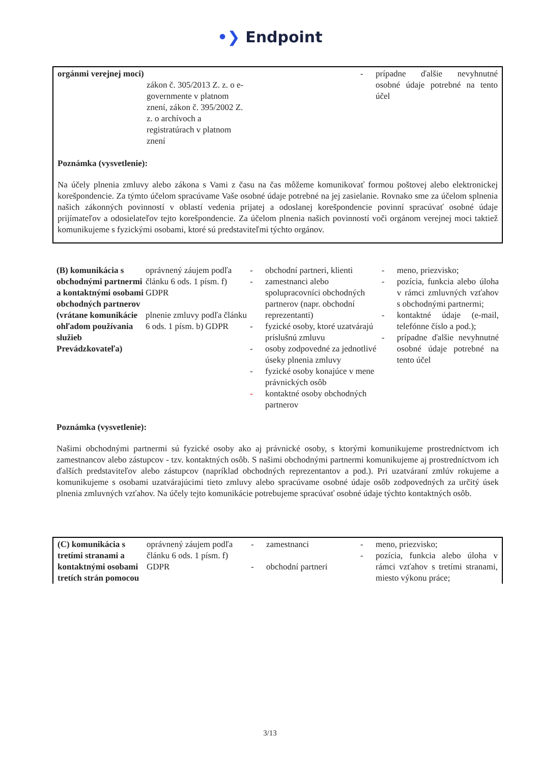•❯ Endpoint
| orgánmi verejnej moci) | zákon č. 305/2013 Z. z. o e-governmente v platnom znení, zákon č. 395/2002 Z. z. o archívoch a registratúrach v platnom znení | | | - | prípadne ďalšie nevyhnutné osobné údaje potrebné na tento účel |
Poznámka (vysvetlenie):
Na účely plnenia zmluvy alebo zákona s Vami z času na čas môžeme komunikovať formou poštovej alebo elektronickej korešpondencie. Za týmto účelom spracúvame Vaše osobné údaje potrebné na jej zasielanie. Rovnako sme za účelom splnenia našich zákonných povinností v oblastí vedenia prijatej a odoslanej korešpondencie povinní spracúvať osobné údaje prijímateľov a odosielateľov tejto korešpondencie. Za účelom plnenia našich povinností voči orgánom verejnej moci taktiež komunikujeme s fyzickými osobami, ktoré sú predstaviteľmi týchto orgánov.
| (B) komunikácia s obchodnými partnermi a kontaktnými osobami obchodných partnerov (vrátane komunikácie ohľadom používania služieb Prevádzkovateľa) | oprávnený záujem podľa článku 6 ods. 1 písm. f) GDPR plnenie zmluvy podľa článku 6 ods. 1 písm. b) GDPR | / - / obchodní partneri, klienti / / - / zamestnanci alebo spolupracovníci obchodných partnerov (napr. obchodní reprezentanti) / / - / fyzické osoby, ktoré uzatvárajú príslušnú zmluvu / / - / osoby zodpovedné za jednotlivé úseky plnenia zmluvy / / - / fyzické osoby konajúce v mene právnických osôb / / - / kontaktné osoby obchodných partnerov / | / - / meno, priezvisko; / / - / pozícia, funkcia alebo úloha v rámci zmluvných vzťahov s obchodnými partnermi; / / - / kontaktné údaje (e-mail, telefónne číslo a pod.); / / - / prípadne ďalšie nevyhnutné osobné údaje potrebné na tento účel / |
Poznámka (vysvetlenie):
Našimi obchodnými partnermi sú fyzické osoby ako aj právnické osoby, s ktorými komunikujeme prostredníctvom ich zamestnancov alebo zástupcov - tzv. kontaktných osôb. S našimi obchodnými partnermi komunikujeme aj prostredníctvom ich ďalších predstaviteľov alebo zástupcov (napríklad obchodných reprezentantov a pod.). Pri uzatváraní zmlúv rokujeme a komunikujeme s osobami uzatvárajúcimi tieto zmluvy alebo spracúvame osobné údaje osôb zodpovedných za určitý úsek plnenia zmluvných vzťahov. Na účely tejto komunikácie potrebujeme spracúvať osobné údaje týchto kontaktných osôb.
| (C) komunikácia s tretími stranami a kontaktnými osobami tretích strán pomocou | oprávnený záujem podľa článku 6 ods. 1 písm. f) GDPR | - - | zamestnanci obchodní partneri | - - | meno, priezvisko; pozícia, funkcia alebo úloha v rámci vzťahov s tretími stranami, miesto výkonu práce; |
3/13